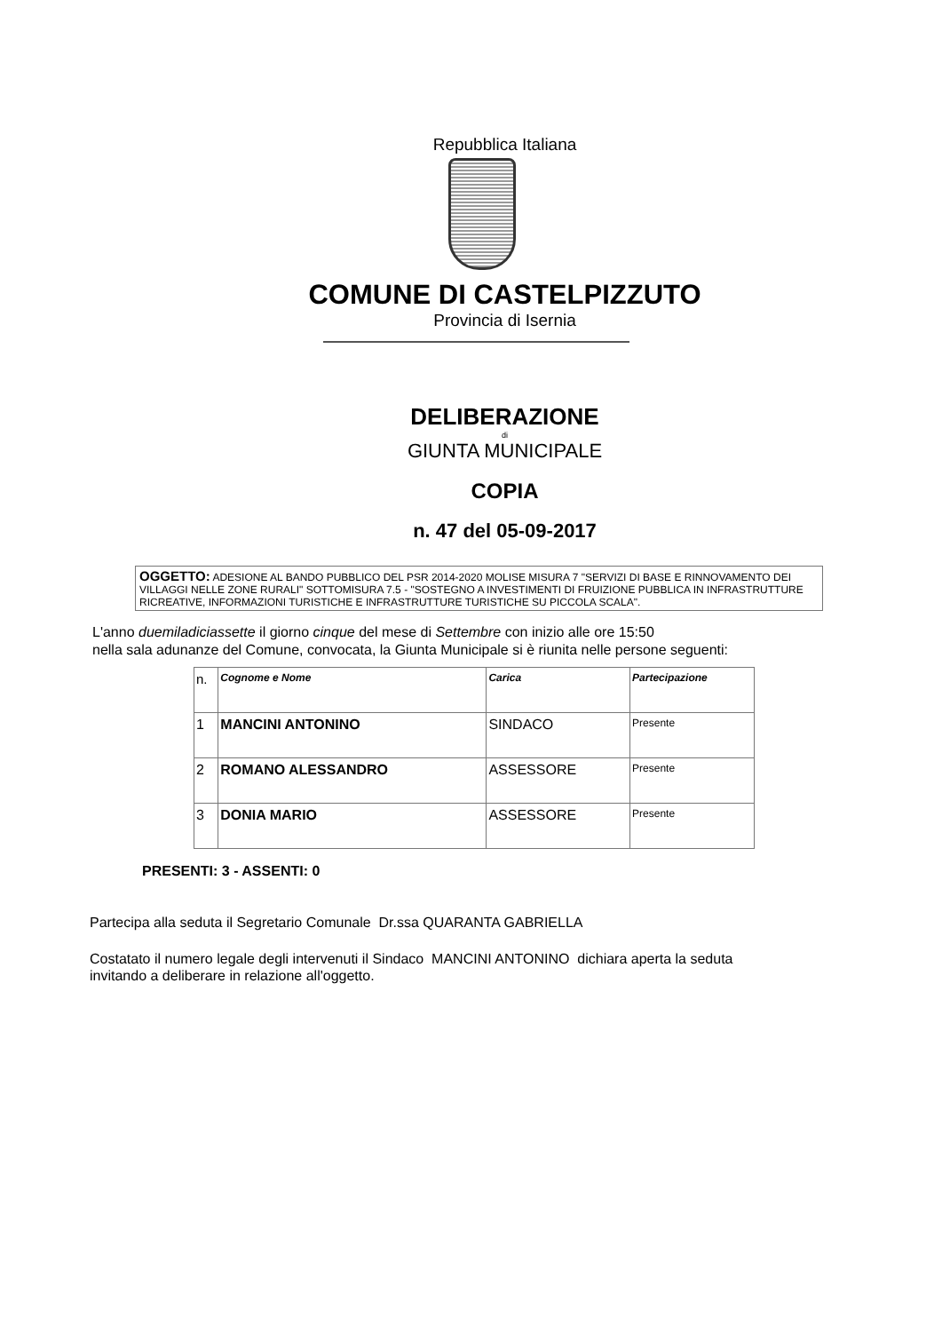Repubblica Italiana
COMUNE DI CASTELPIZZUTO
Provincia di Isernia
DELIBERAZIONE
di
GIUNTA MUNICIPALE
COPIA
n. 47 del 05-09-2017
OGGETTO: ADESIONE AL BANDO PUBBLICO DEL PSR 2014-2020 MOLISE MISURA 7 "SERVIZI DI BASE E RINNOVAMENTO DEI VILLAGGI NELLE ZONE RURALI" SOTTOMISURA 7.5 - "SOSTEGNO A INVESTIMENTI DI FRUIZIONE PUBBLICA IN INFRASTRUTTURE RICREATIVE, INFORMAZIONI TURISTICHE E INFRASTRUTTURE TURISTICHE SU PICCOLA SCALA".
L'anno duemiladiciassette il giorno cinque del mese di Settembre con inizio alle ore 15:50
nella sala adunanze del Comune, convocata, la Giunta Municipale si è riunita nelle persone seguenti:
| n. | Cognome e Nome | Carica | Partecipazione |
| --- | --- | --- | --- |
| 1 | MANCINI ANTONINO | SINDACO | Presente |
| 2 | ROMANO ALESSANDRO | ASSESSORE | Presente |
| 3 | DONIA MARIO | ASSESSORE | Presente |
PRESENTI: 3 - ASSENTI: 0
Partecipa alla seduta il Segretario Comunale Dr.ssa QUARANTA GABRIELLA
Costatato il numero legale degli intervenuti il Sindaco MANCINI ANTONINO dichiara aperta la seduta
invitando a deliberare in relazione all'oggetto.